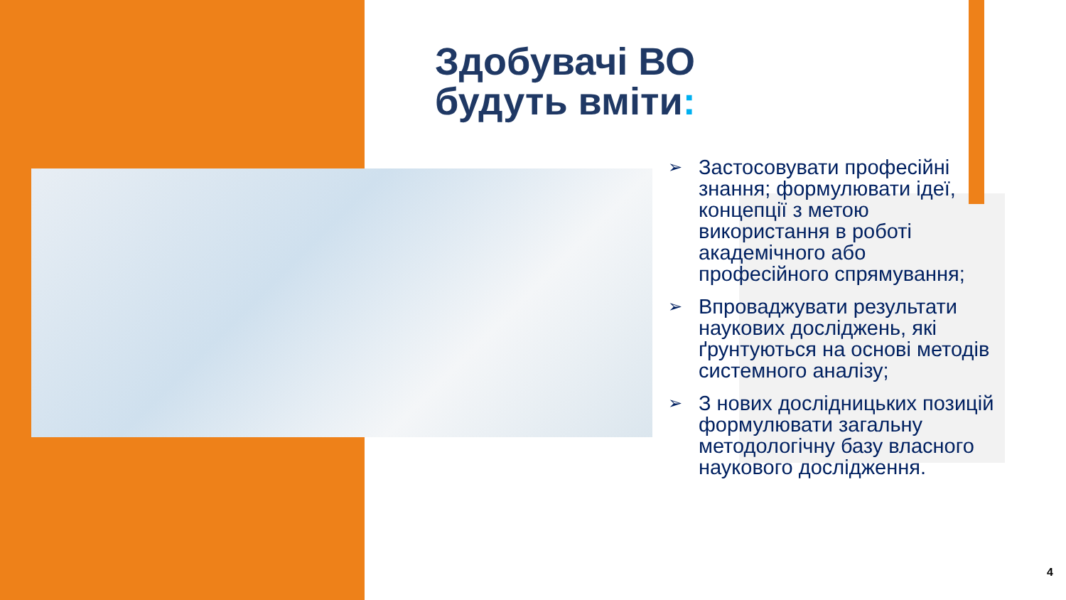Здобувачі ВО
будуть вміти:
➢
Застосовувати професійні знання; формулювати ідеї, концепції з метою використання в роботі академічного або професійного спрямування;
➢
Впроваджувати результати наукових досліджень, які ґрунтуються на основі методів системного аналізу;
➢
З нових дослідницьких позицій формулювати загальну методологічну базу власного наукового дослідження.
4